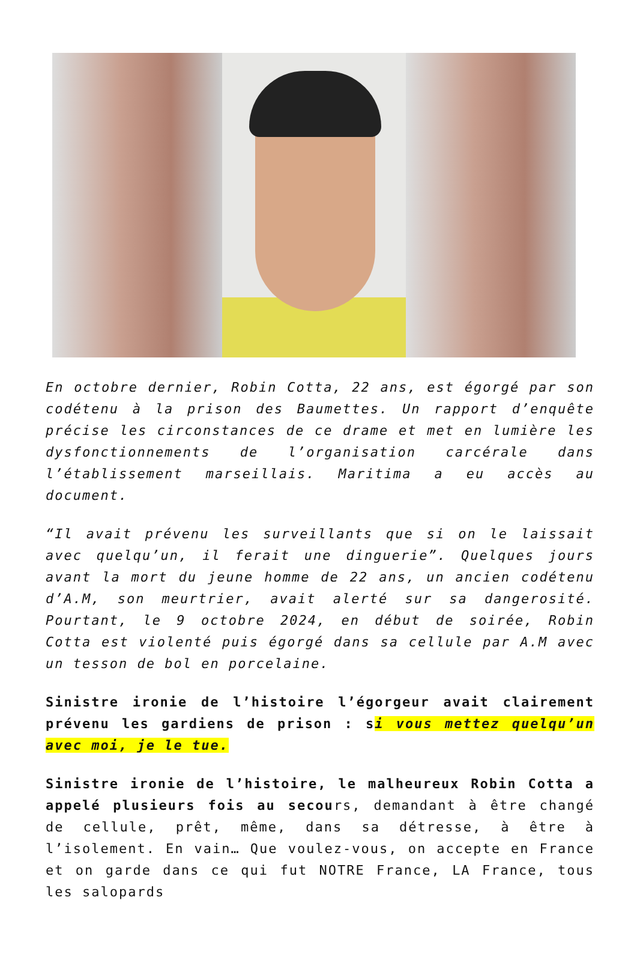En octobre dernier, Robin Cotta, 22 ans, est égorgé par son codétenu à la prison des Baumettes. Un rapport d’enquête précise les circonstances de ce drame et met en lumière les dysfonctionnements de l’organisation carcérale dans l’établissement marseillais. Maritima a eu accès au document.
“Il avait prévenu les surveillants que si on le laissait avec quelqu’un, il ferait une dinguerie”. Quelques jours avant la mort du jeune homme de 22 ans, un ancien codétenu d’A.M, son meurtrier, avait alerté sur sa dangerosité. Pourtant, le 9 octobre 2024, en début de soirée, Robin Cotta est violenté puis égorgé dans sa cellule par A.M avec un tesson de bol en porcelaine.
Sinistre ironie de l’histoire l’égorgeur avait clairement prévenu les gardiens de prison : si vous mettez quelqu’un avec moi, je le tue.
Sinistre ironie de l’histoire, le malheureux Robin Cotta a appelé plusieurs fois au secours, demandant à être changé de cellule, prêt, même, dans sa détresse, à être à l’isolement. En vain… Que voulez-vous, on accepte en France et on garde dans ce qui fut NOTRE France, LA France, tous les salopards